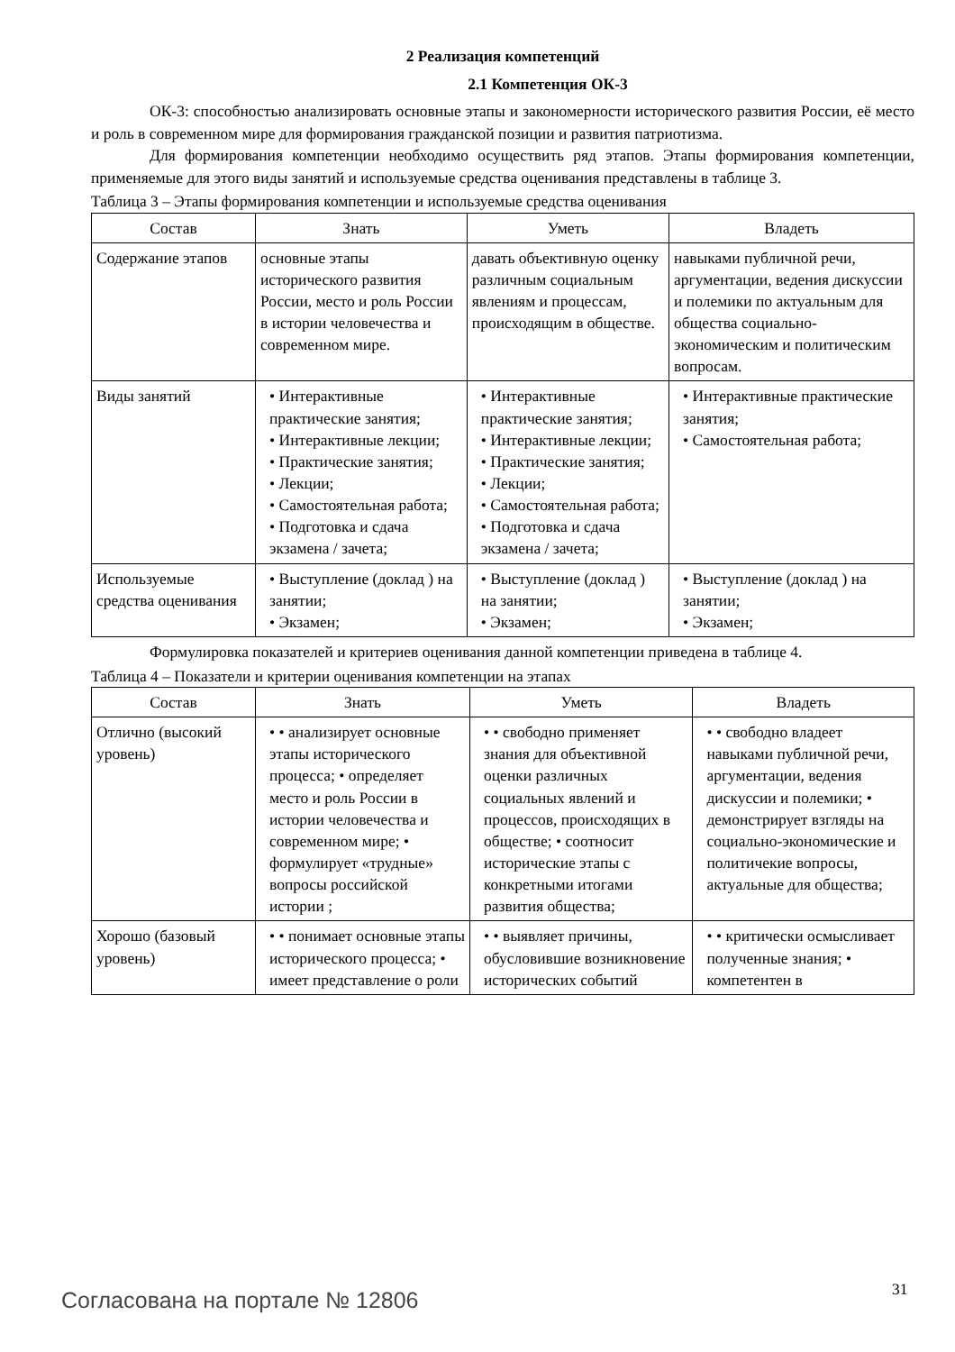2 Реализация компетенций
2.1 Компетенция ОК-3
ОК-3: способностью анализировать основные этапы и закономерности исторического развития России, её место и роль в современном мире для формирования гражданской позиции и развития патриотизма.
Для формирования компетенции необходимо осуществить ряд этапов. Этапы формирования компетенции, применяемые для этого виды занятий и используемые средства оценивания представлены в таблице 3.
Таблица 3 – Этапы формирования компетенции и используемые средства оценивания
| Состав | Знать | Уметь | Владеть |
| --- | --- | --- | --- |
| Содержание этапов | основные этапы исторического развития России, место и роль России в истории человечества и современном мире. | давать объективную оценку различным социальным явлениям и процессам, происходящим в обществе. | навыками публичной речи, аргументации, ведения дискуссии и полемики по актуальным для общества социально-экономическим и политическим вопросам. |
| Виды занятий | • Интерактивные практические занятия; • Интерактивные лекции; • Практические занятия; • Лекции; • Самостоятельная работа; • Подготовка и сдача экзамена / зачета; | • Интерактивные практические занятия; • Интерактивные лекции; • Практические занятия; • Лекции; • Самостоятельная работа; • Подготовка и сдача экзамена / зачета; | • Интерактивные практические занятия; • Самостоятельная работа; |
| Используемые средства оценивания | • Выступление (доклад ) на занятии; • Экзамен; | • Выступление (доклад ) на занятии; • Экзамен; | • Выступление (доклад ) на занятии; • Экзамен; |
Формулировка показателей и критериев оценивания данной компетенции приведена в таблице 4.
Таблица 4 – Показатели и критерии оценивания компетенции на этапах
| Состав | Знать | Уметь | Владеть |
| --- | --- | --- | --- |
| Отлично (высокий уровень) | • • анализирует основные этапы исторического процесса; • определяет место и роль России в истории человечества и современном мире; • формулирует «трудные» вопросы российской истории ; | • • свободно применяет знания для объективной оценки различных социальных явлений и процессов, происходящих в обществе; • соотносит исторические этапы с конкретными итогами развития общества; | • • свободно владеет навыками публичной речи, аргументации, ведения дискуссии и полемики; • демонстрирует взгляды на социально-экономические и политичекие вопросы, актуальные для общества; |
| Хорошо (базовый уровень) | • • понимает основные этапы исторического процесса; • имеет представление о роли | • • выявляет причины, обусловившие возникновение исторических событий | • • критически осмысливает полученные знания; • компетентен в |
Согласована на портале № 12806 31